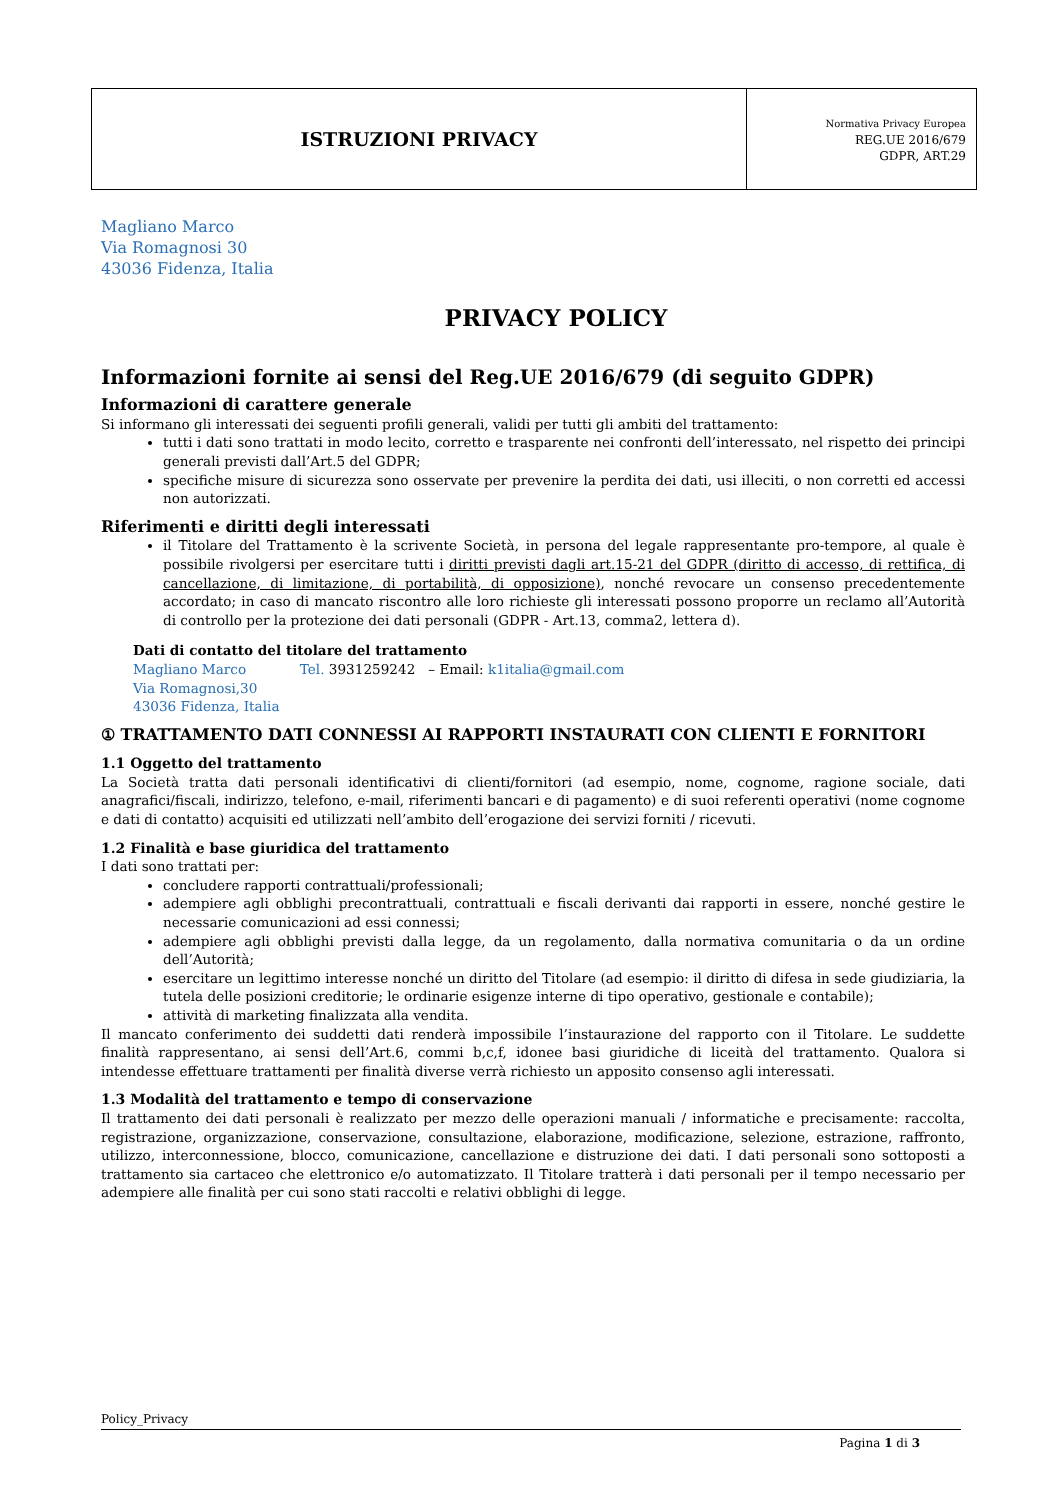| ISTRUZIONI PRIVACY | Normativa Privacy Europea REG.UE 2016/679 GDPR, ART.29 |
Magliano Marco
Via Romagnosi 30
43036 Fidenza, Italia
PRIVACY POLICY
Informazioni fornite ai sensi del Reg.UE 2016/679 (di seguito GDPR)
Informazioni di carattere generale
Si informano gli interessati dei seguenti profili generali, validi per tutti gli ambiti del trattamento:
tutti i dati sono trattati in modo lecito, corretto e trasparente nei confronti dell’interessato, nel rispetto dei principi generali previsti dall’Art.5 del GDPR;
specifiche misure di sicurezza sono osservate per prevenire la perdita dei dati, usi illeciti, o non corretti ed accessi non autorizzati.
Riferimenti e diritti degli interessati
il Titolare del Trattamento è la scrivente Società, in persona del legale rappresentante pro-tempore, al quale è possibile rivolgersi per esercitare tutti i diritti previsti dagli art.15-21 del GDPR (diritto di accesso, di rettifica, di cancellazione, di limitazione, di portabilità, di opposizione), nonché revocare un consenso precedentemente accordato; in caso di mancato riscontro alle loro richieste gli interessati possono proporre un reclamo all’Autorità di controllo per la protezione dei dati personali (GDPR - Art.13, comma2, lettera d).
Dati di contatto del titolare del trattamento
Magliano Marco Tel. 3931259242 – Email: k1italia@gmail.com
Via Romagnosi,30
43036 Fidenza, Italia
① TRATTAMENTO DATI CONNESSI AI RAPPORTI INSTAURATI CON CLIENTI E FORNITORI
1.1 Oggetto del trattamento
La Società tratta dati personali identificativi di clienti/fornitori (ad esempio, nome, cognome, ragione sociale, dati anagrafici/fiscali, indirizzo, telefono, e-mail, riferimenti bancari e di pagamento) e di suoi referenti operativi (nome cognome e dati di contatto) acquisiti ed utilizzati nell’ambito dell’erogazione dei servizi forniti / ricevuti.
1.2 Finalità e base giuridica del trattamento
I dati sono trattati per:
concludere rapporti contrattuali/professionali;
adempiere agli obblighi precontrattuali, contrattuali e fiscali derivanti dai rapporti in essere, nonché gestire le necessarie comunicazioni ad essi connessi;
adempiere agli obblighi previsti dalla legge, da un regolamento, dalla normativa comunitaria o da un ordine dell’Autorità;
esercitare un legittimo interesse nonché un diritto del Titolare (ad esempio: il diritto di difesa in sede giudiziaria, la tutela delle posizioni creditorie; le ordinarie esigenze interne di tipo operativo, gestionale e contabile);
attività di marketing finalizzata alla vendita.
Il mancato conferimento dei suddetti dati renderà impossibile l’instaurazione del rapporto con il Titolare. Le suddette finalità rappresentano, ai sensi dell’Art.6, commi b,c,f, idonee basi giuridiche di liceità del trattamento. Qualora si intendesse effettuare trattamenti per finalità diverse verrà richiesto un apposito consenso agli interessati.
1.3 Modalità del trattamento e tempo di conservazione
Il trattamento dei dati personali è realizzato per mezzo delle operazioni manuali / informatiche e precisamente: raccolta, registrazione, organizzazione, conservazione, consultazione, elaborazione, modificazione, selezione, estrazione, raffronto, utilizzo, interconnessione, blocco, comunicazione, cancellazione e distruzione dei dati. I dati personali sono sottoposti a trattamento sia cartaceo che elettronico e/o automatizzato. Il Titolare tratterà i dati personali per il tempo necessario per adempiere alle finalità per cui sono stati raccolti e relativi obblighi di legge.
Policy_Privacy
Pagina 1 di 3